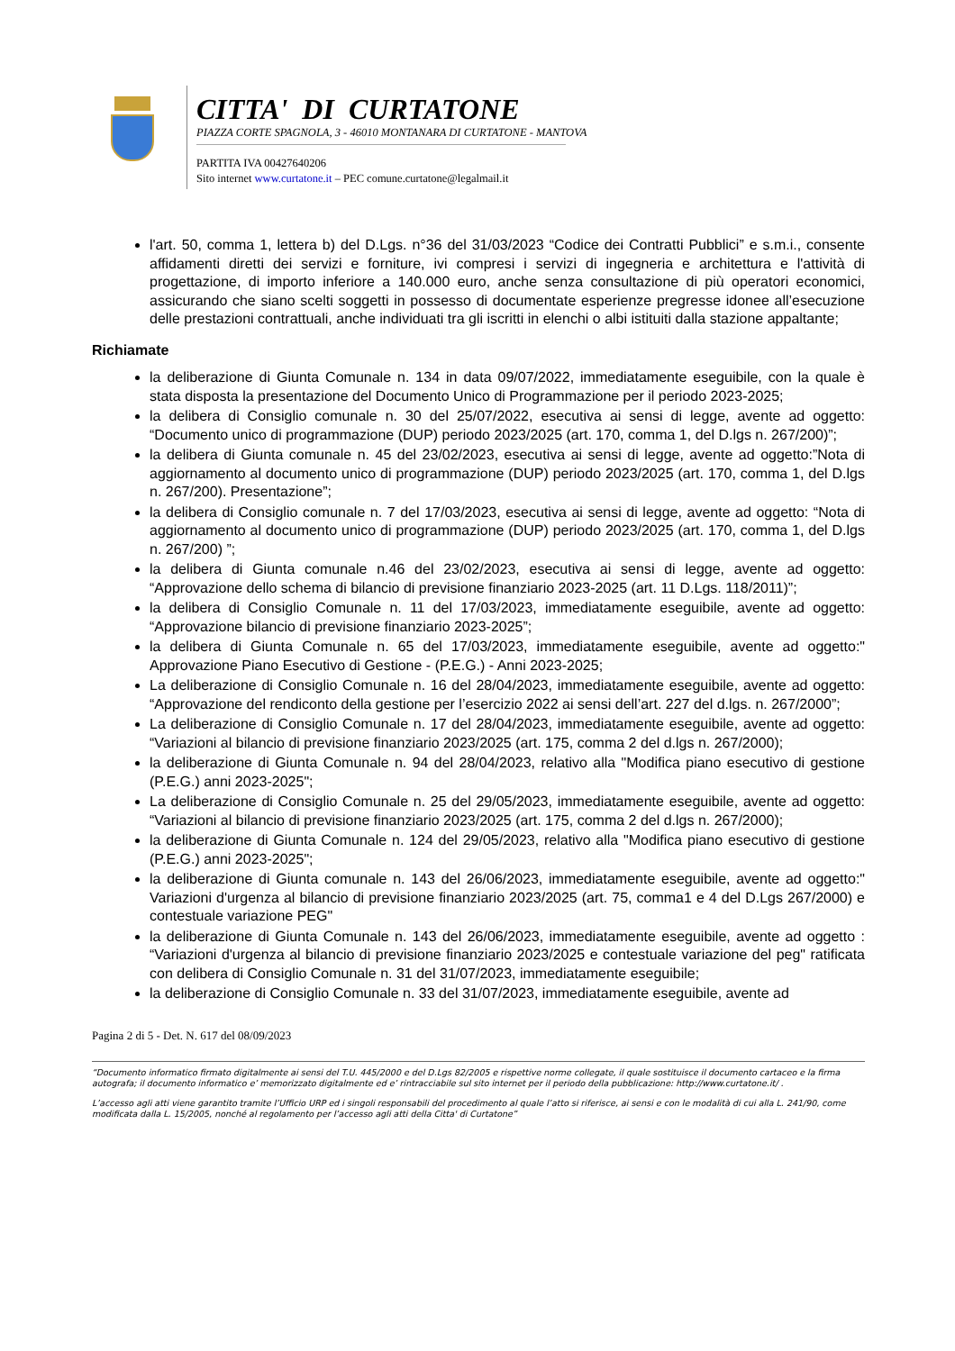CITTA' DI CURTATONE
PIAZZA CORTE SPAGNOLA, 3 - 46010 MONTANARA DI CURTATONE - MANTOVA
PARTITA IVA 00427640206
Sito internet www.curtatone.it – PEC comune.curtatone@legalmail.it
l'art. 50, comma 1, lettera b) del D.Lgs. n°36 del 31/03/2023 “Codice dei Contratti Pubblici” e s.m.i., consente affidamenti diretti dei servizi e forniture, ivi compresi i servizi di ingegneria e architettura e l'attività di progettazione, di importo inferiore a 140.000 euro, anche senza consultazione di più operatori economici, assicurando che siano scelti soggetti in possesso di documentate esperienze pregresse idonee all’esecuzione delle prestazioni contrattuali, anche individuati tra gli iscritti in elenchi o albi istituiti dalla stazione appaltante;
Richiamate
la deliberazione di Giunta Comunale n. 134 in data 09/07/2022, immediatamente eseguibile, con la quale è stata disposta la presentazione del Documento Unico di Programmazione per il periodo 2023-2025;
la delibera di Consiglio comunale n. 30 del 25/07/2022, esecutiva ai sensi di legge, avente ad oggetto: “Documento unico di programmazione (DUP) periodo 2023/2025 (art. 170, comma 1, del D.lgs n. 267/200)”;
la delibera di Giunta comunale n. 45 del 23/02/2023, esecutiva ai sensi di legge, avente ad oggetto:”Nota di aggiornamento al documento unico di programmazione (DUP) periodo 2023/2025 (art. 170, comma 1, del D.lgs n. 267/200). Presentazione”;
la delibera di Consiglio comunale n. 7 del 17/03/2023, esecutiva ai sensi di legge, avente ad oggetto: “Nota di aggiornamento al documento unico di programmazione (DUP) periodo 2023/2025 (art. 170, comma 1, del D.lgs n. 267/200) ”;
la delibera di Giunta comunale n.46 del 23/02/2023, esecutiva ai sensi di legge, avente ad oggetto: “Approvazione dello schema di bilancio di previsione finanziario 2023-2025 (art. 11 D.Lgs. 118/2011)”;
la delibera di Consiglio Comunale n. 11 del 17/03/2023, immediatamente eseguibile, avente ad oggetto: “Approvazione bilancio di previsione finanziario 2023-2025”;
la delibera di Giunta Comunale n. 65 del 17/03/2023, immediatamente eseguibile, avente ad oggetto:" Approvazione Piano Esecutivo di Gestione - (P.E.G.) - Anni 2023-2025;
La deliberazione di Consiglio Comunale n. 16 del 28/04/2023, immediatamente eseguibile, avente ad oggetto: “Approvazione del rendiconto della gestione per l’esercizio 2022 ai sensi dell’art. 227 del d.lgs. n. 267/2000”;
La deliberazione di Consiglio Comunale n. 17 del 28/04/2023, immediatamente eseguibile, avente ad oggetto: “Variazioni al bilancio di previsione finanziario 2023/2025 (art. 175, comma 2 del d.lgs n. 267/2000);
la deliberazione di Giunta Comunale n. 94 del 28/04/2023, relativo alla "Modifica piano esecutivo di gestione (P.E.G.) anni 2023-2025";
La deliberazione di Consiglio Comunale n. 25 del 29/05/2023, immediatamente eseguibile, avente ad oggetto: “Variazioni al bilancio di previsione finanziario 2023/2025 (art. 175, comma 2 del d.lgs n. 267/2000);
la deliberazione di Giunta Comunale n. 124 del 29/05/2023, relativo alla "Modifica piano esecutivo di gestione (P.E.G.) anni 2023-2025";
la deliberazione di Giunta comunale n. 143 del 26/06/2023, immediatamente eseguibile, avente ad oggetto:" Variazioni d'urgenza al bilancio di previsione finanziario 2023/2025 (art. 75, comma1 e 4 del D.Lgs 267/2000) e contestuale variazione PEG"
la deliberazione di Giunta Comunale n. 143 del 26/06/2023, immediatamente eseguibile, avente ad oggetto : “Variazioni d'urgenza al bilancio di previsione finanziario 2023/2025 e contestuale variazione del peg" ratificata con delibera di Consiglio Comunale n. 31 del 31/07/2023, immediatamente eseguibile;
la deliberazione di Consiglio Comunale n. 33 del 31/07/2023, immediatamente eseguibile, avente ad
Pagina 2 di 5 - Det. N. 617 del 08/09/2023
“Documento informatico firmato digitalmente ai sensi del T.U. 445/2000 e del D.Lgs 82/2005 e rispettive norme collegate, il quale sostituisce il documento cartaceo e la firma autografa; il documento informatico e’ memorizzato digitalmente ed e’ rintracciabile sul sito internet per il periodo della pubblicazione: http://www.curtatone.it/ .
L’accesso agli atti viene garantito tramite l’Ufficio URP ed i singoli responsabili del procedimento al quale l’atto si riferisce, ai sensi e con le modalità di cui alla L. 241/90, come modificata dalla L. 15/2005, nonché al regolamento per l’accesso agli atti della Citta' di Curtatone”